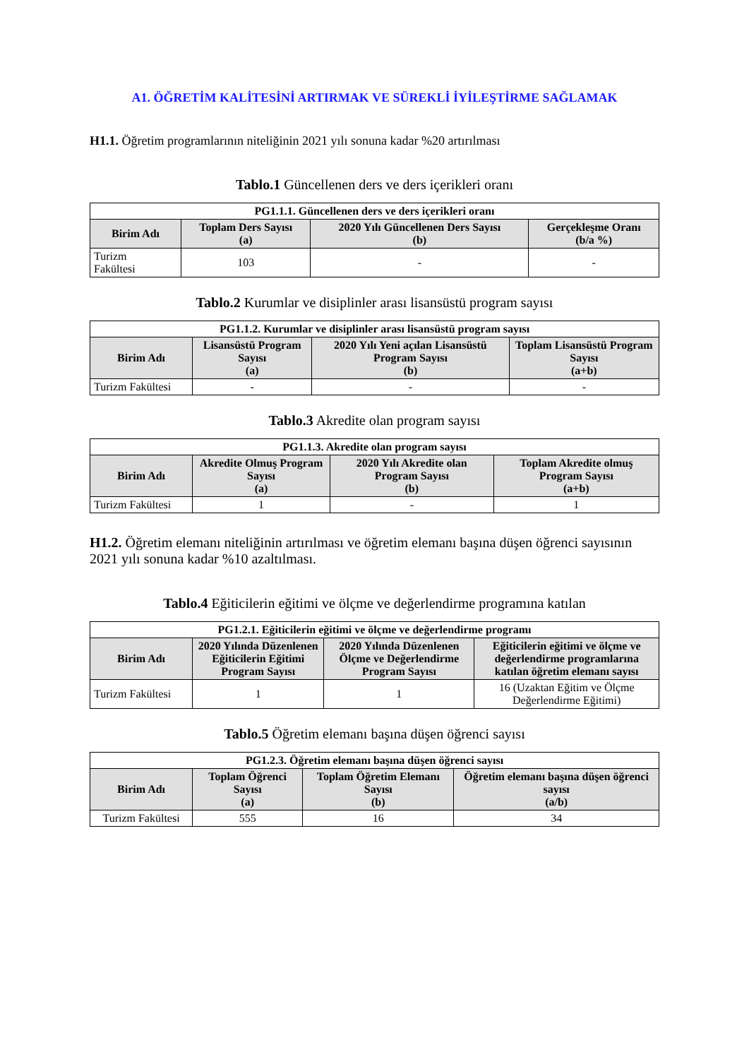A1. ÖĞRETİM KALİTESİNİ ARTIRMAK VE SÜREKLİ İYİLEŞTİRME SAĞLAMAK
H1.1. Öğretim programlarının niteliğinin 2021 yılı sonuna kadar %20 artırılması
Tablo.1 Güncellenen ders ve ders içerikleri oranı
| PG1.1.1. Güncellenen ders ve ders içerikleri oranı | | | |
| --- | --- | --- | --- |
| Birim Adı | Toplam Ders Sayısı (a) | 2020 Yılı Güncellenen Ders Sayısı (b) | Gerçekleşme Oranı (b/a %) |
| Turizm Fakültesi | 103 | - | - |
Tablo.2 Kurumlar ve disiplinler arası lisansüstü program sayısı
| PG1.1.2. Kurumlar ve disiplinler arası lisansüstü program sayısı | | | |
| --- | --- | --- | --- |
| Birim Adı | Lisansüstü Program Sayısı (a) | 2020 Yılı Yeni açılan Lisansüstü Program Sayısı (b) | Toplam Lisansüstü Program Sayısı (a+b) |
| Turizm Fakültesi | - | - | - |
Tablo.3 Akredite olan program sayısı
| PG1.1.3. Akredite olan program sayısı | | | |
| --- | --- | --- | --- |
| Birim Adı | Akredite Olmuş Program Sayısı (a) | 2020 Yılı Akredite olan Program Sayısı (b) | Toplam Akredite olmuş Program Sayısı (a+b) |
| Turizm Fakültesi | 1 | - | 1 |
H1.2. Öğretim elemanı niteliğinin artırılması ve öğretim elemanı başına düşen öğrenci sayısının 2021 yılı sonuna kadar %10 azaltılması.
Tablo.4 Eğiticilerin eğitimi ve ölçme ve değerlendirme programına katılan
| PG1.2.1. Eğiticilerin eğitimi ve ölçme ve değerlendirme programı | | | |
| --- | --- | --- | --- |
| Birim Adı | 2020 Yılında Düzenlenen Eğiticilerin Eğitimi Program Sayısı | 2020 Yılında Düzenlenen Ölçme ve Değerlendirme Program Sayısı | Eğiticilerin eğitimi ve ölçme ve değerlendirme programlarına katılan öğretim elemanı sayısı |
| Turizm Fakültesi | 1 | 1 | 16 (Uzaktan Eğitim ve Ölçme Değerlendirme Eğitimi) |
Tablo.5 Öğretim elemanı başına düşen öğrenci sayısı
| PG1.2.3. Öğretim elemanı başına düşen öğrenci sayısı | | | |
| --- | --- | --- | --- |
| Birim Adı | Toplam Öğrenci Sayısı (a) | Toplam Öğretim Elemanı Sayısı (b) | Öğretim elemanı başına düşen öğrenci sayısı (a/b) |
| Turizm Fakültesi | 555 | 16 | 34 |